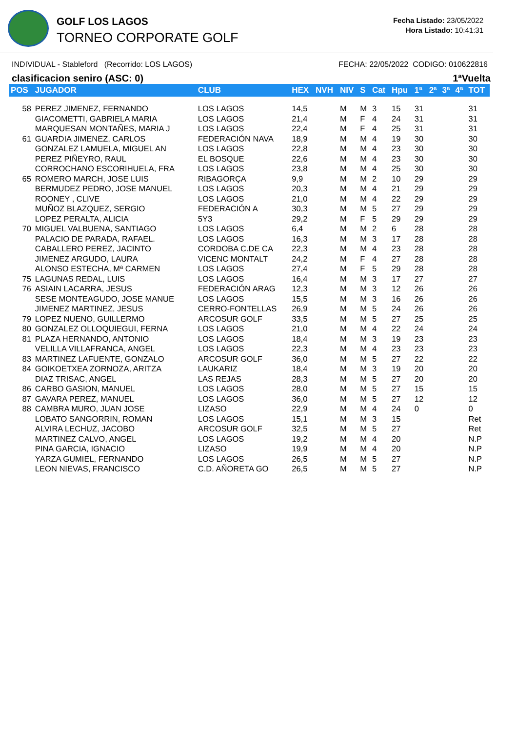GOLF LOS LAGOS
TORNEO CORPORATE GOLF
Fecha Listado: 23/05/2022
Hora Listado: 10:41:31
INDIVIDUAL - Stableford (Recorrido: LOS LAGOS) FECHA: 22/05/2022 CODIGO: 010622816
clasificacion seniro (ASC: 0) 1ªVuelta
| POS | JUGADOR | CLUB | HEX | NVH | NIV | S | Cat | Hpu | 1ª | 2ª | 3ª | 4ª | TOT |
| --- | --- | --- | --- | --- | --- | --- | --- | --- | --- | --- | --- | --- | --- |
| 58 | PEREZ JIMENEZ, FERNANDO | LOS LAGOS | 14,5 | | M | M | 3 | 15 | 31 | | | | 31 |
| | GIACOMETTI, GABRIELA MARIA | LOS LAGOS | 21,4 | | M | F | 4 | 24 | 31 | | | | 31 |
| | MARQUESAN MONTAÑES, MARIA J | LOS LAGOS | 22,4 | | M | F | 4 | 25 | 31 | | | | 31 |
| 61 | GUARDIA JIMENEZ, CARLOS | FEDERACIÓN NAVA | 18,9 | | M | M | 4 | 19 | 30 | | | | 30 |
| | GONZALEZ LAMUELA, MIGUEL AN | LOS LAGOS | 22,8 | | M | M | 4 | 23 | 30 | | | | 30 |
| | PEREZ PIÑEYRO, RAUL | EL BOSQUE | 22,6 | | M | M | 4 | 23 | 30 | | | | 30 |
| | CORROCHANO ESCORIHUELA, FRA | LOS LAGOS | 23,8 | | M | M | 4 | 25 | 30 | | | | 30 |
| 65 | ROMERO MARCH, JOSE LUIS | RIBAGORÇA | 9,9 | | M | M | 2 | 10 | 29 | | | | 29 |
| | BERMUDEZ PEDRO, JOSE MANUEL | LOS LAGOS | 20,3 | | M | M | 4 | 21 | 29 | | | | 29 |
| | ROONEY , CLIVE | LOS LAGOS | 21,0 | | M | M | 4 | 22 | 29 | | | | 29 |
| | MUÑOZ BLAZQUEZ, SERGIO | FEDERACIÓN A | 30,3 | | M | M | 5 | 27 | 29 | | | | 29 |
| | LOPEZ PERALTA, ALICIA | 5Y3 | 29,2 | | M | F | 5 | 29 | 29 | | | | 29 |
| 70 | MIGUEL VALBUENA, SANTIAGO | LOS LAGOS | 6,4 | | M | M | 2 | 6 | 28 | | | | 28 |
| | PALACIO DE PARADA, RAFAEL. | LOS LAGOS | 16,3 | | M | M | 3 | 17 | 28 | | | | 28 |
| | CABALLERO PEREZ, JACINTO | CORDOBA C.DE CA | 22,3 | | M | M | 4 | 23 | 28 | | | | 28 |
| | JIMENEZ ARGUDO, LAURA | VICENC MONTALT | 24,2 | | M | F | 4 | 27 | 28 | | | | 28 |
| | ALONSO ESTECHA, Mª CARMEN | LOS LAGOS | 27,4 | | M | F | 5 | 29 | 28 | | | | 28 |
| 75 | LAGUNAS REDAL, LUIS | LOS LAGOS | 16,4 | | M | M | 3 | 17 | 27 | | | | 27 |
| 76 | ASIAIN LACARRA, JESUS | FEDERACIÓN ARAG | 12,3 | | M | M | 3 | 12 | 26 | | | | 26 |
| | SESE MONTEAGUDO, JOSE MANUE | LOS LAGOS | 15,5 | | M | M | 3 | 16 | 26 | | | | 26 |
| | JIMENEZ MARTINEZ, JESUS | CERRO-FONTELLAS | 26,9 | | M | M | 5 | 24 | 26 | | | | 26 |
| 79 | LOPEZ NUENO, GUILLERMO | ARCOSUR GOLF | 33,5 | | M | M | 5 | 27 | 25 | | | | 25 |
| 80 | GONZALEZ OLLOQUIEGUI, FERNA | LOS LAGOS | 21,0 | | M | M | 4 | 22 | 24 | | | | 24 |
| 81 | PLAZA HERNANDO, ANTONIO | LOS LAGOS | 18,4 | | M | M | 3 | 19 | 23 | | | | 23 |
| | VELILLA VILLAFRANCA, ANGEL | LOS LAGOS | 22,3 | | M | M | 4 | 23 | 23 | | | | 23 |
| 83 | MARTINEZ LAFUENTE, GONZALO | ARCOSUR GOLF | 36,0 | | M | M | 5 | 27 | 22 | | | | 22 |
| 84 | GOIKOETXEA ZORNOZA, ARITZA | LAUKARIZ | 18,4 | | M | M | 3 | 19 | 20 | | | | 20 |
| | DIAZ TRISAC, ANGEL | LAS REJAS | 28,3 | | M | M | 5 | 27 | 20 | | | | 20 |
| 86 | CARBO GASION, MANUEL | LOS LAGOS | 28,0 | | M | M | 5 | 27 | 15 | | | | 15 |
| 87 | GAVARA PEREZ, MANUEL | LOS LAGOS | 36,0 | | M | M | 5 | 27 | 12 | | | | 12 |
| 88 | CAMBRA MURO, JUAN JOSE | LIZASO | 22,9 | | M | M | 4 | 24 | 0 | | | | 0 |
| | LOBATO SANGORRIN, ROMAN | LOS LAGOS | 15,1 | | M | M | 3 | 15 | | | | | Ret |
| | ALVIRA LECHUZ, JACOBO | ARCOSUR GOLF | 32,5 | | M | M | 5 | 27 | | | | | Ret |
| | MARTINEZ CALVO, ANGEL | LOS LAGOS | 19,2 | | M | M | 4 | 20 | | | | | N.P |
| | PINA GARCIA, IGNACIO | LIZASO | 19,9 | | M | M | 4 | 20 | | | | | N.P |
| | YARZA GUMIEL, FERNANDO | LOS LAGOS | 26,5 | | M | M | 5 | 27 | | | | | N.P |
| | LEON NIEVAS, FRANCISCO | C.D. AÑORETA GO | 26,5 | | M | M | 5 | 27 | | | | | N.P |